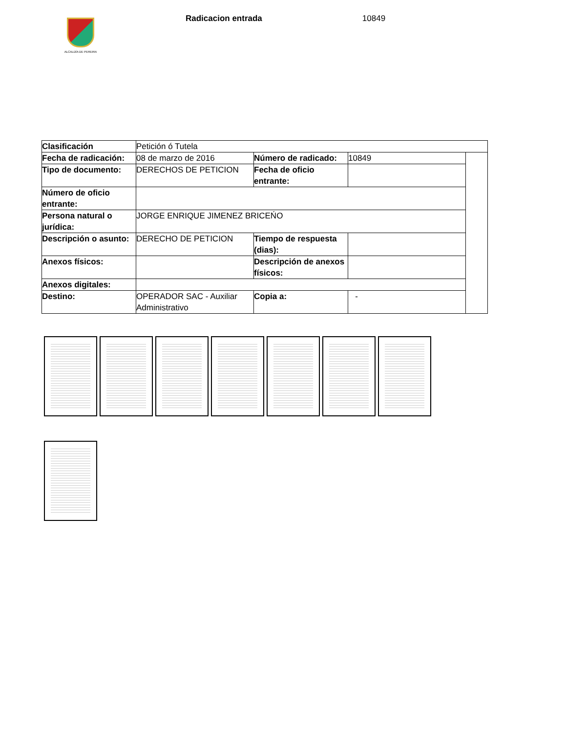ALCALDÍA DE PEREIRA
Radicacion entrada 10849
| Clasificación | Petición ó Tutela | | | |
| Fecha de radicación: | 08 de marzo de 2016 | Número de radicado: | 10849 | |
| Tipo de documento: | DERECHOS DE PETICION | Fecha de oficio entrante: | | |
| Número de oficio entrante: | | | | |
| Persona natural o jurídica: | JORGE ENRIQUE JIMENEZ BRICEŃO | | | |
| Descripción o asunto: | DERECHO DE PETICION | Tiempo de respuesta (dias): | | |
| Anexos físicos: | | Descripción de anexos físicos: | | |
| Anexos digitales: | | | | |
| Destino: | OPERADOR SAC - Auxiliar Administrativo | Copia a: | - | |